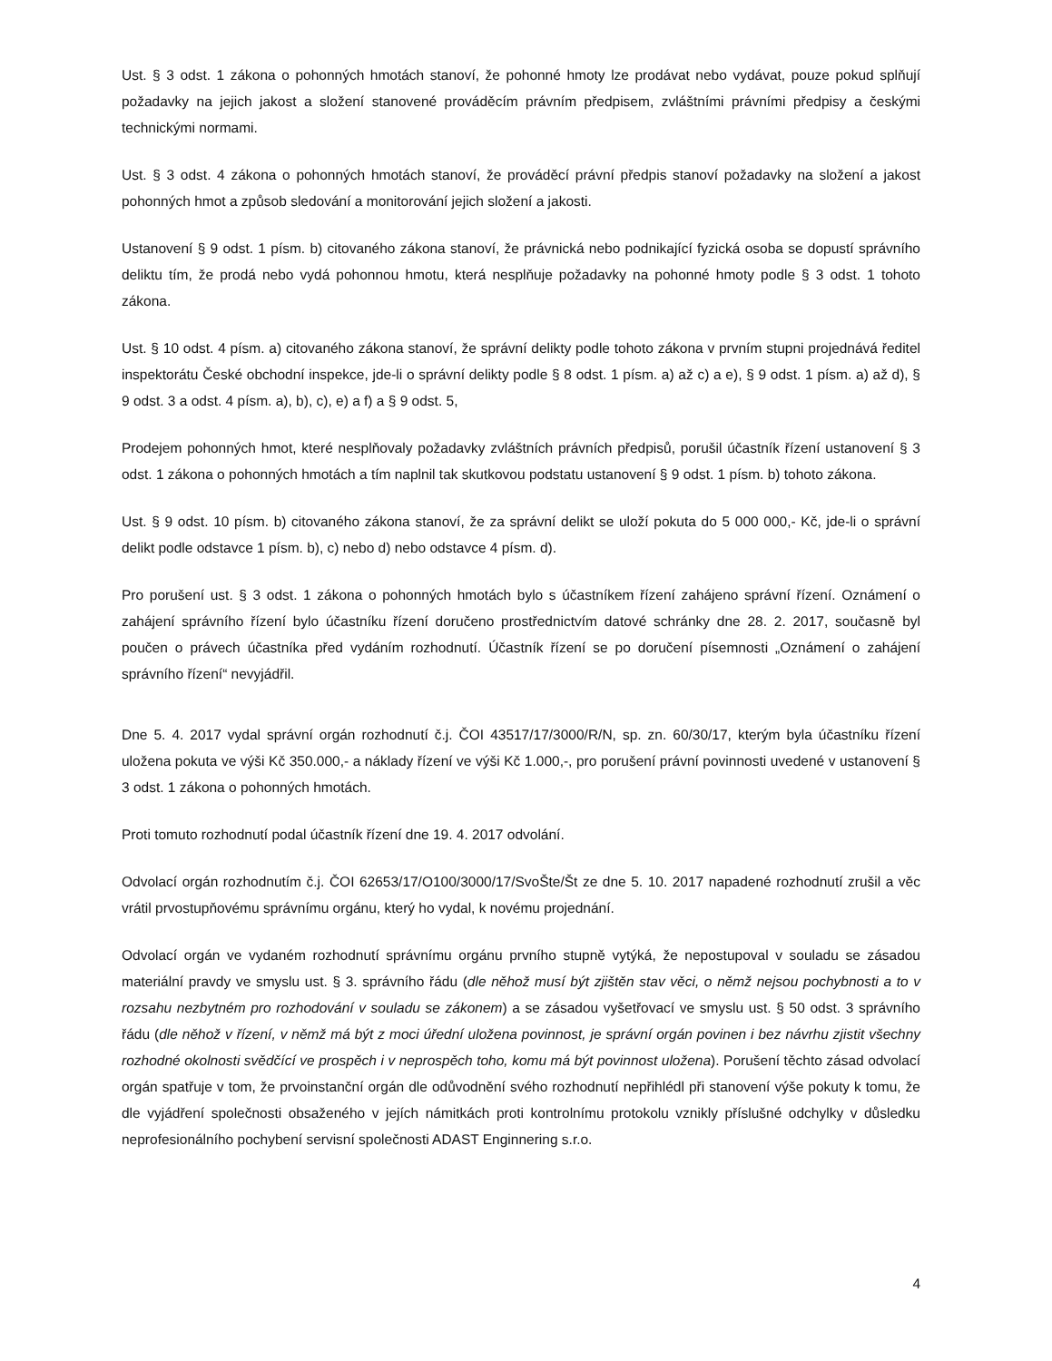Ust. § 3 odst. 1 zákona o pohonných hmotách stanoví, že pohonné hmoty lze prodávat nebo vydávat, pouze pokud splňují požadavky na jejich jakost a složení stanovené prováděcím právním předpisem, zvláštními právními předpisy a českými technickými normami.
Ust. § 3 odst. 4 zákona o pohonných hmotách stanoví, že prováděcí právní předpis stanoví požadavky na složení a jakost pohonných hmot a způsob sledování a monitorování jejich složení a jakosti.
Ustanovení § 9 odst. 1 písm. b) citovaného zákona stanoví, že právnická nebo podnikající fyzická osoba se dopustí správního deliktu tím, že prodá nebo vydá pohonnou hmotu, která nesplňuje požadavky na pohonné hmoty podle § 3 odst. 1 tohoto zákona.
Ust. § 10 odst. 4 písm. a) citovaného zákona stanoví, že správní delikty podle tohoto zákona v prvním stupni projednává ředitel inspektorátu České obchodní inspekce, jde-li o správní delikty podle § 8 odst. 1 písm. a) až c) a e), § 9 odst. 1 písm. a) až d), § 9 odst. 3 a odst. 4 písm. a), b), c), e) a f) a § 9 odst. 5,
Prodejem pohonných hmot, které nesplňovaly požadavky zvláštních právních předpisů, porušil účastník řízení ustanovení § 3 odst. 1 zákona o pohonných hmotách a tím naplnil tak skutkovou podstatu ustanovení § 9 odst. 1 písm. b) tohoto zákona.
Ust. § 9 odst. 10 písm. b) citovaného zákona stanoví, že za správní delikt se uloží pokuta do 5 000 000,- Kč, jde-li o správní delikt podle odstavce 1 písm. b), c) nebo d) nebo odstavce 4 písm. d).
Pro porušení ust. § 3 odst. 1 zákona o pohonných hmotách bylo s účastníkem řízení zahájeno správní řízení. Oznámení o zahájení správního řízení bylo účastníku řízení doručeno prostřednictvím datové schránky dne 28. 2. 2017, současně byl poučen o právech účastníka před vydáním rozhodnutí. Účastník řízení se po doručení písemnosti „Oznámení o zahájení správního řízení“ nevyjádřil.
Dne 5. 4. 2017 vydal správní orgán rozhodnutí č.j. ČOI 43517/17/3000/R/N, sp. zn. 60/30/17, kterým byla účastníku řízení uložena pokuta ve výši Kč 350.000,- a náklady řízení ve výši Kč 1.000,-, pro porušení právní povinnosti uvedené v ustanovení § 3 odst. 1 zákona o pohonných hmotách.
Proti tomuto rozhodnutí podal účastník řízení dne 19. 4. 2017 odvolání.
Odvolací orgán rozhodnutím č.j. ČOI 62653/17/O100/3000/17/SvoŠte/Št ze dne 5. 10. 2017 napadené rozhodnutí zrušil a věc vrátil prvostupňovému správnímu orgánu, který ho vydal, k novému projednání.
Odvolací orgán ve vydaném rozhodnutí správnímu orgánu prvního stupně vytýká, že nepostupoval v souladu se zásadou materiální pravdy ve smyslu ust. § 3. správního řádu (dle něhož musí být zjištěn stav věci, o němž nejsou pochybnosti a to v rozsahu nezbytném pro rozhodování v souladu se zákonem) a se zásadou vyšetřovací ve smyslu ust. § 50 odst. 3 správního řádu (dle něhož v řízení, v němž má být z moci úřední uložena povinnost, je správní orgán povinen i bez návrhu zjistit všechny rozhodné okolnosti svědčící ve prospěch i v neprospěch toho, komu má být povinnost uložena). Porušení těchto zásad odvolací orgán spatřuje v tom, že prvoinstanční orgán dle odůvodnění svého rozhodnutí nepřihlédl při stanovení výše pokuty k tomu, že dle vyjádření společnosti obsaženého v jejích námitkách proti kontrolnímu protokolu vznikly příslušné odchylky v důsledku neprofesionálního pochybení servisní společnosti ADAST Enginnering s.r.o.
4